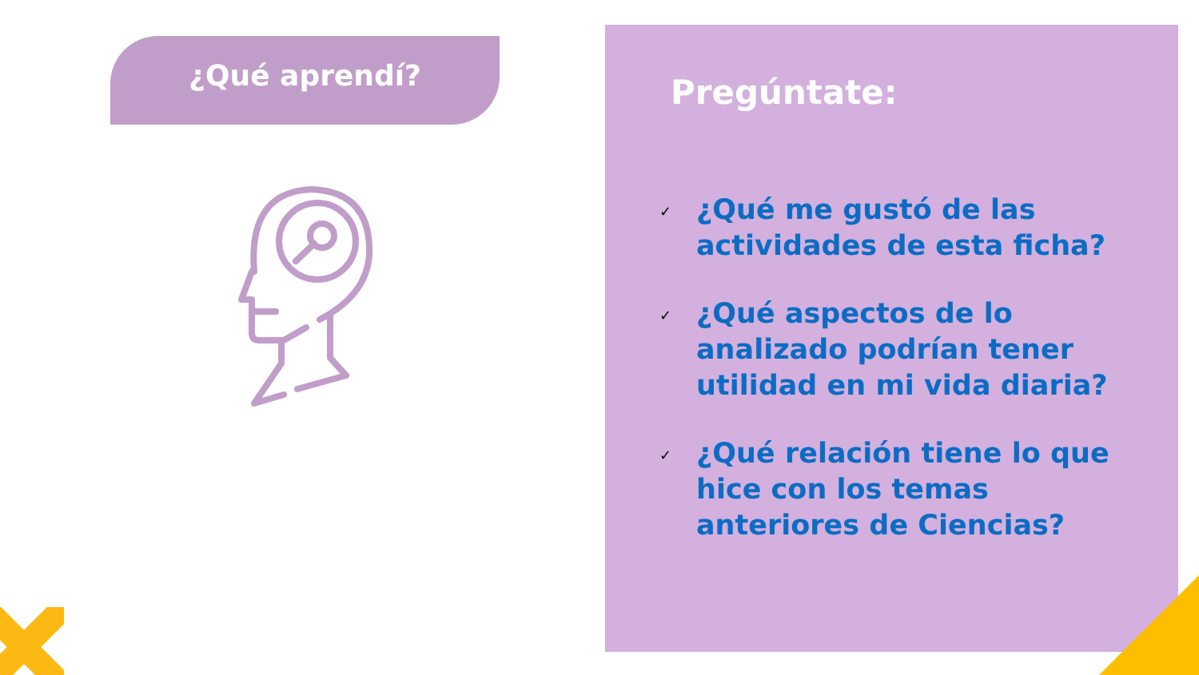¿Qué aprendí?
Pregúntate:
✓ ¿Qué me gustó de las
actividades de esta ficha?
✓ ¿Qué aspectos de lo
analizado podrían tener
utilidad en mi vida diaria?
✓ ¿Qué relación tiene lo que
hice con los temas
anteriores de Ciencias?